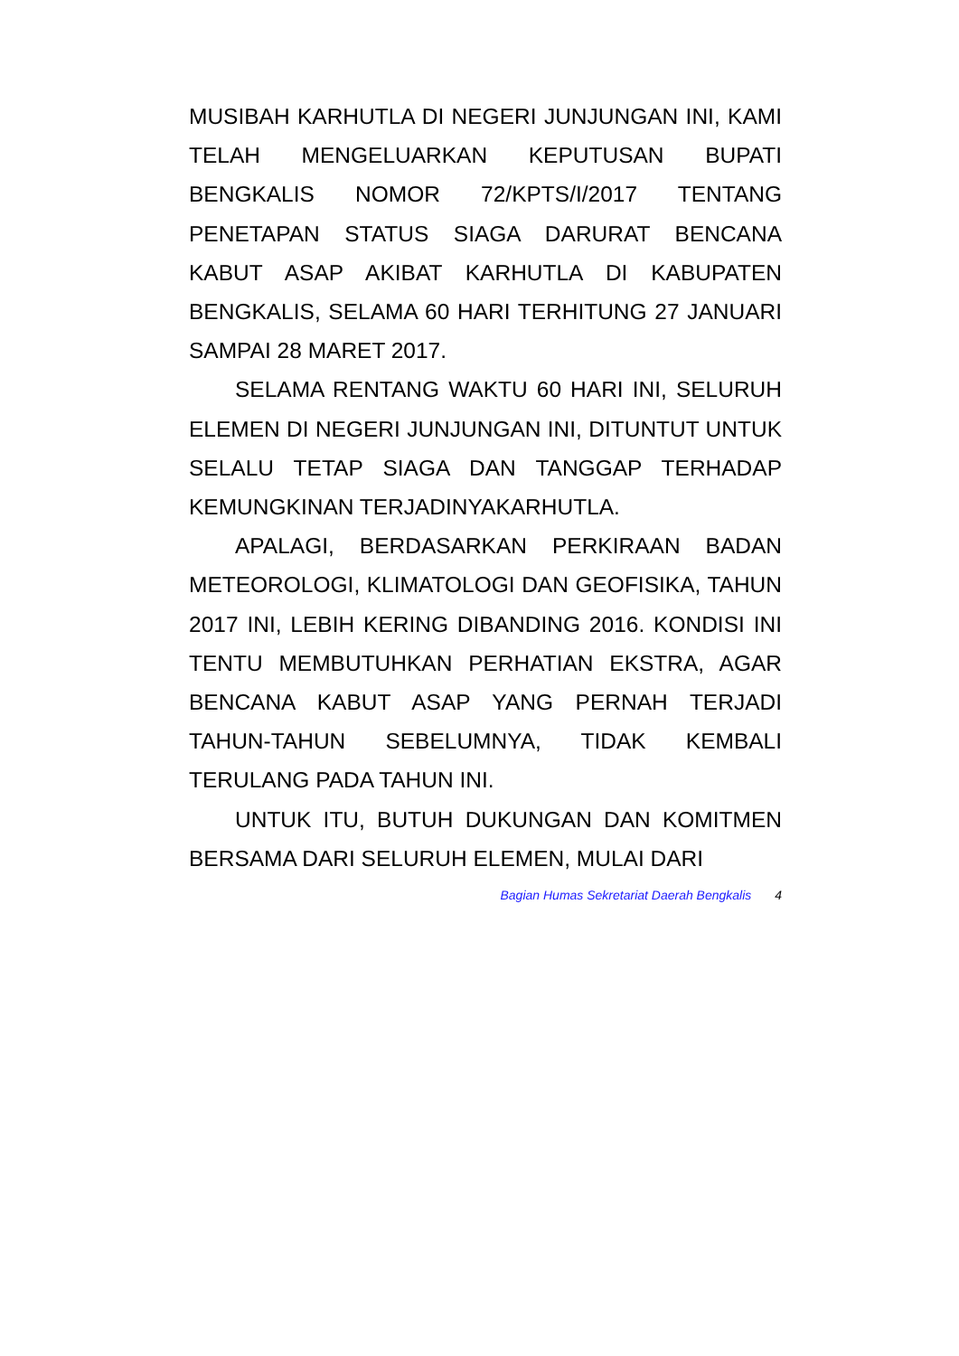MUSIBAH KARHUTLA DI NEGERI JUNJUNGAN INI, KAMI TELAH MENGELUARKAN KEPUTUSAN BUPATI BENGKALIS NOMOR 72/KPTS/I/2017 TENTANG PENETAPAN STATUS SIAGA DARURAT BENCANA KABUT ASAP AKIBAT KARHUTLA DI KABUPATEN BENGKALIS, SELAMA 60 HARI TERHITUNG 27 JANUARI SAMPAI 28 MARET 2017.
SELAMA RENTANG WAKTU 60 HARI INI, SELURUH ELEMEN DI NEGERI JUNJUNGAN INI, DITUNTUT UNTUK SELALU TETAP SIAGA DAN TANGGAP TERHADAP KEMUNGKINAN TERJADINYAKARHUTLA.
APALAGI, BERDASARKAN PERKIRAAN BADAN METEOROLOGI, KLIMATOLOGI DAN GEOFISIKA, TAHUN 2017 INI, LEBIH KERING DIBANDING 2016. KONDISI INI TENTU MEMBUTUHKAN PERHATIAN EKSTRA, AGAR BENCANA KABUT ASAP YANG PERNAH TERJADI TAHUN-TAHUN SEBELUMNYA, TIDAK KEMBALI TERULANG PADA TAHUN INI.
UNTUK ITU, BUTUH DUKUNGAN DAN KOMITMEN BERSAMA DARI SELURUH ELEMEN, MULAI DARI
Bagian Humas Sekretariat Daerah Bengkalis 4